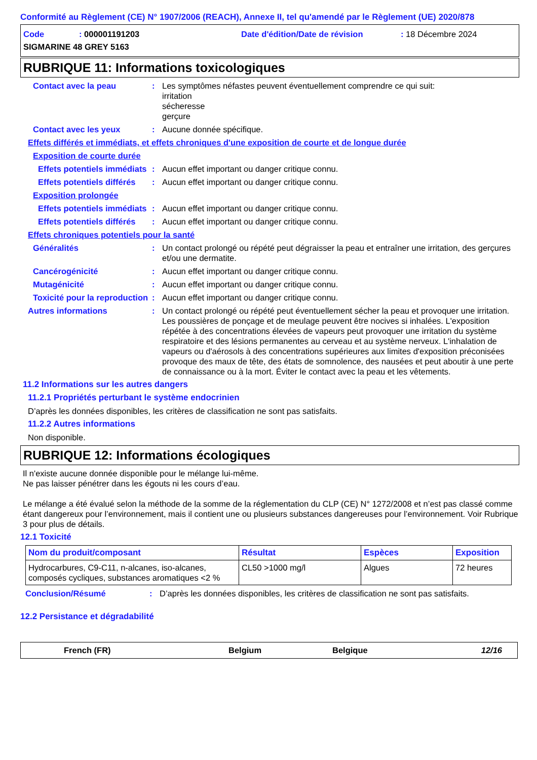Conformité au Règlement (CE) N° 1907/2006 (REACH), Annexe II, tel qu'amendé par le Règlement (UE) 2020/878
Code: 000001191203 Date d'édition/Date de révision: 18 Décembre 2024
SIGMARINE 48 GREY 5163
RUBRIQUE 11: Informations toxicologiques
Contact avec la peau: Les symptômes néfastes peuvent éventuellement comprendre ce qui suit:
irritation
sécheresse
gerçure
Contact avec les yeux: Aucune donnée spécifique.
Effets différés et immédiats, et effets chroniques d'une exposition de courte et de longue durée
Exposition de courte durée
Effets potentiels immédiats: Aucun effet important ou danger critique connu.
Effets potentiels différés: Aucun effet important ou danger critique connu.
Exposition prolongée
Effets potentiels immédiats: Aucun effet important ou danger critique connu.
Effets potentiels différés: Aucun effet important ou danger critique connu.
Effets chroniques potentiels pour la santé
Généralités: Un contact prolongé ou répété peut dégraisser la peau et entraîner une irritation, des gerçures et/ou une dermatite.
Cancérogénicité: Aucun effet important ou danger critique connu.
Mutagénicité: Aucun effet important ou danger critique connu.
Toxicité pour la reproduction: Aucun effet important ou danger critique connu.
Autres informations: Un contact prolongé ou répété peut éventuellement sécher la peau et provoquer une irritation. Les poussières de ponçage et de meulage peuvent être nocives si inhalées. L'exposition répétée à des concentrations élevées de vapeurs peut provoquer une irritation du système respiratoire et des lésions permanentes au cerveau et au système nerveux. L'inhalation de vapeurs ou d'aérosols à des concentrations supérieures aux limites d'exposition préconisées provoque des maux de tête, des états de somnolence, des nausées et peut aboutir à une perte de connaissance ou à la mort. Éviter le contact avec la peau et les vêtements.
11.2 Informations sur les autres dangers
11.2.1 Propriétés perturbant le système endocrinien
D’après les données disponibles, les critères de classification ne sont pas satisfaits.
11.2.2 Autres informations
Non disponible.
RUBRIQUE 12: Informations écologiques
Il n'existe aucune donnée disponible pour le mélange lui-même.
Ne pas laisser pénétrer dans les égouts ni les cours d’eau.
Le mélange a été évalué selon la méthode de la somme de la réglementation du CLP (CE) N° 1272/2008 et n’est pas classé comme étant dangereux pour l’environnement, mais il contient une ou plusieurs substances dangereuses pour l’environnement. Voir Rubrique 3 pour plus de détails.
12.1 Toxicité
| Nom du produit/composant | Résultat | Espèces | Exposition |
| --- | --- | --- | --- |
| Hydrocarbures, C9-C11, n-alcanes, iso-alcanes, composés cycliques, substances aromatiques <2 % | CL50 >1000 mg/l | Algues | 72 heures |
Conclusion/Résumé: D’après les données disponibles, les critères de classification ne sont pas satisfaits.
12.2 Persistance et dégradabilité
French (FR) Belgium Belgique 12/16